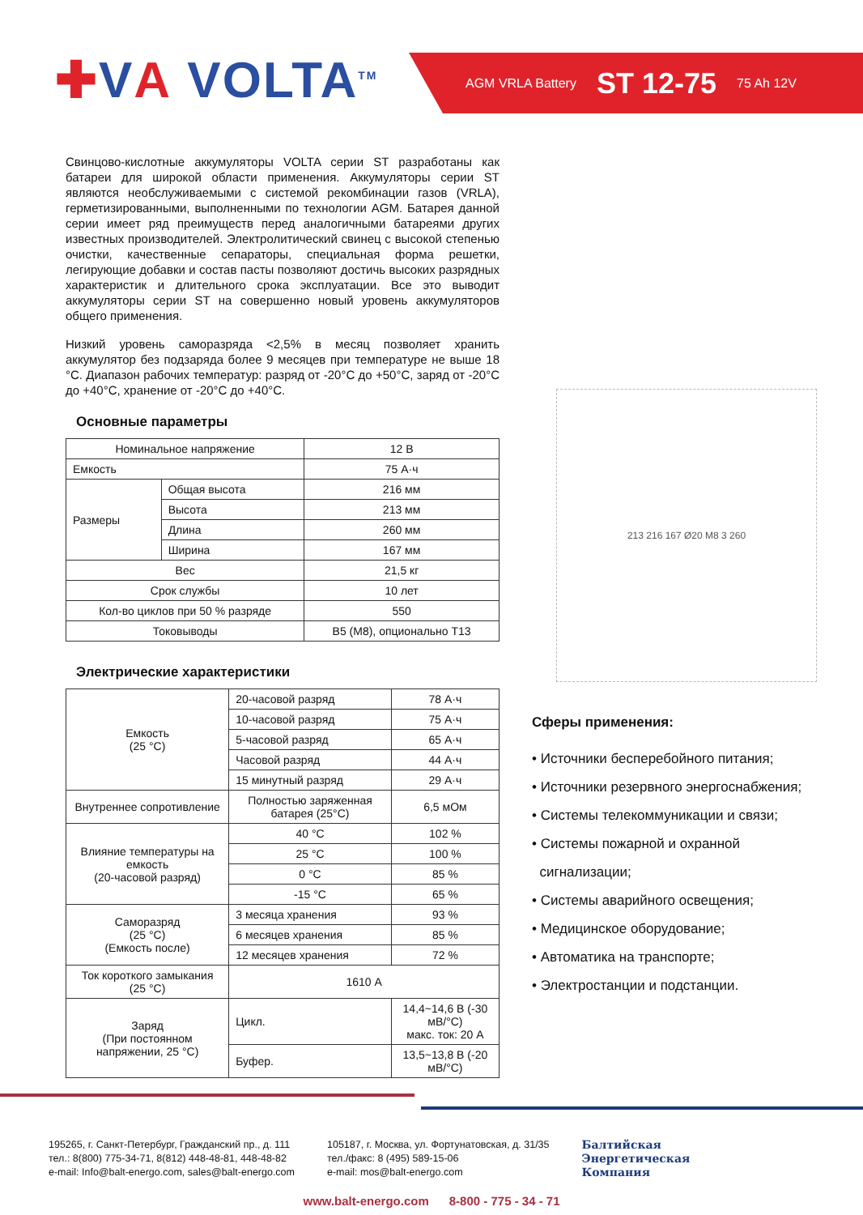✚VA VOLTA<sup>TM</sup> AGM VRLA Battery ST 12-75 75 Ah 12V
Свинцово-кислотные аккумуляторы VOLTA серии ST разработаны как батареи для широкой области применения. Аккумуляторы серии ST являются необслуживаемыми с системой рекомбинации газов (VRLA), герметизированными, выполненными по технологии AGM. Батарея данной серии имеет ряд преимуществ перед аналогичными батареями других известных производителей. Электролитический свинец с высокой степенью очистки, качественные сепараторы, специальная форма решетки, легирующие добавки и состав пасты позволяют достичь высоких разрядных характеристик и длительного срока эксплуатации. Все это выводит аккумуляторы серии ST на совершенно новый уровень аккумуляторов общего применения.
Низкий уровень саморазряда <2,5% в месяц позволяет хранить аккумулятор без подзаряда более 9 месяцев при температуре не выше 18 °С. Диапазон рабочих температур: разряд от -20°С до +50°С, заряд от -20°С до +40°С, хранение от -20°С до +40°С.
Основные параметры
| Номинальное напряжение | | 12 В |
| Емкость | | 75 А·ч |
| Размеры | Общая высота | 216 мм |
| | Высота | 213 мм |
| | Длина | 260 мм |
| | Ширина | 167 мм |
| Вес | | 21,5 кг |
| Срок службы | | 10 лет |
| Кол-во циклов при 50 % разряде | | 550 |
| Токовыводы | | В5 (М8), опционально Т13 |
Электрические характеристики
| Емкость (25 °С) | 20-часовой разряд | | 78 А·ч |
| | 10-часовой разряд | | 75 А·ч |
| | 5-часовой разряд | | 65 А·ч |
| | Часовой разряд | | 44 А·ч |
| | 15 минутный разряд | | 29 А·ч |
| Внутреннее сопротивление | Полностью заряженная батарея (25°С) | | 6,5 мОм |
| Влияние температуры на емкость (20-часовой разряд) | 40 °С | | 102 % |
| | 25 °С | | 100 % |
| | 0 °С | | 85 % |
| | -15 °С | | 65 % |
| Саморазряд (25 °С) (Емкость после) | 3 месяца хранения | | 93 % |
| | 6 месяцев хранения | | 85 % |
| | 12 месяцев хранения | | 72 % |
| Ток короткого замыкания (25 °С) | 1610 А | | |
| Заряд (При постоянном напряжении, 25 °С) | Цикл. | 14,4~14,6 В (-30 мВ/°С) макс. ток: 20 А | |
| | Буфер. | 13,5~13,8 В (-20 мВ/°С) | |
213 216 167 Ø20 M8 3 260
Сферы применения:
• Источники бесперебойного питания;
• Источники резервного энергоснабжения;
• Системы телекоммуникации и связи;
• Системы пожарной и охранной
сигнализации;
• Системы аварийного освещения;
• Медицинское оборудование;
• Автоматика на транспорте;
• Электростанции и подстанции.
195265, г. Санкт-Петербург, Гражданский пр., д. 111
тел.: 8(800) 775-34-71, 8(812) 448-48-81, 448-48-82
e-mail: Info@balt-energo.com, sales@balt-energo.com
105187, г. Москва, ул. Фортунатовская, д. 31/35
тел./факс: 8 (495) 589-15-06
e-mail: mos@balt-energo.com
Балтийская
Энергетическая
Компания
www.balt-energo.com 8-800 - 775 - 34 - 71